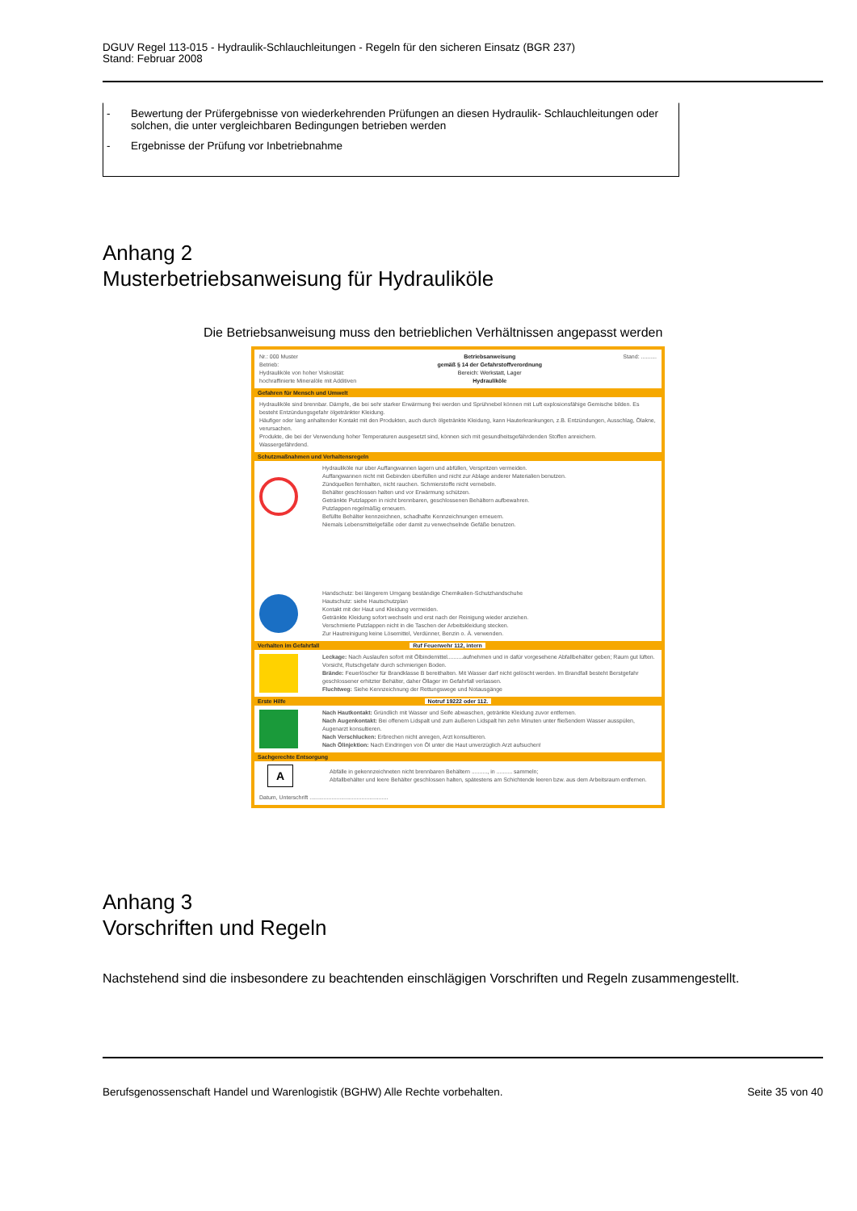DGUV Regel 113-015 - Hydraulik-Schlauchleitungen - Regeln für den sicheren Einsatz (BGR 237)
Stand: Februar 2008
- Bewertung der Prüfergebnisse von wiederkehrenden Prüfungen an diesen Hydraulik- Schlauchleitungen oder solchen, die unter vergleichbaren Bedingungen betrieben werden
- Ergebnisse der Prüfung vor Inbetriebnahme
Anhang 2
Musterbetriebsanweisung für Hydrauliköle
Die Betriebsanweisung muss den betrieblichen Verhältnissen angepasst werden
Nr.: 000 Muster
Betrieb:
Hydrauliköle von hoher Viskosität:
hochraffinierte Mineralöle mit Additiven
Betriebsanweisung
gemäß § 14 der Gefahrstoffverordnung
Bereich: Werkstatt, Lager
Hydrauliköle
Stand: ..........
Gefahren für Mensch und Umwelt
Hydrauliköle sind brennbar. Dämpfe, die bei sehr starker Erwärmung frei werden und Sprühnebel können mit Luft explosionsfähige Gemische bilden. Es besteht Entzündungsgefahr ölgetränkter Kleidung.
Häufiger oder lang anhaltender Kontakt mit den Produkten, auch durch ölgetränkte Kleidung, kann Hauterkrankungen, z.B. Entzündungen, Ausschlag, Ölakne, verursachen.
Produkte, die bei der Verwendung hoher Temperaturen ausgesetzt sind, können sich mit gesundheitsgefährdenden Stoffen anreichern.
Wassergefährdend.
Schutzmaßnahmen und Verhaltensregeln
Hydrauliköle nur über Auffangwannen lagern und abfüllen, Verspritzen vermeiden.
Auffangwannen nicht mit Gebinden überfüllen und nicht zur Ablage anderer Materialien benutzen.
Zündquellen fernhalten, nicht rauchen. Schmierstoffe nicht vernebeln.
Behälter geschlossen halten und vor Erwärmung schützen.
Getränkte Putzlappen in nicht brennbaren, geschlossenen Behältern aufbewahren.
Putzlappen regelmäßig erneuern.
Befüllte Behälter kennzeichnen, schadhafte Kennzeichnungen erneuern.
Niemals Lebensmittelgefäße oder damit zu verwechselnde Gefäße benutzen.
Handschutz: bei längerem Umgang beständige Chemikalien-Schutzhandschuhe
Hautschutz: siehe Hautschutzplan
Kontakt mit der Haut und Kleidung vermeiden.
Getränkte Kleidung sofort wechseln und erst nach der Reinigung wieder anziehen.
Verschmierte Putzlappen nicht in die Taschen der Arbeitskleidung stecken.
Zur Hautreinigung keine Lösemittel, Verdünner, Benzin o. Ä. verwenden.
Verhalten im Gefahrfall Ruf Feuerwehr 112, intern
Leckage: Nach Auslaufen sofort mit Ölbindemittel..........aufnehmen und in dafür vorgesehene Abfallbehälter geben; Raum gut lüften. Vorsicht, Rutschgefahr durch schmierigen Boden.
Brände: Feuerlöscher für Brandklasse B bereithalten. Mit Wasser darf nicht gelöscht werden. Im Brandfall besteht Berstgefahr geschlossener erhitzter Behälter, daher Öllager im Gefahrfall verlassen.
Fluchtweg: Siehe Kennzeichnung der Rettungswege und Notausgänge
Erste Hilfe Notruf 19222 oder 112.
Nach Hautkontakt: Gründlich mit Wasser und Seife abwaschen, getränkte Kleidung zuvor entfernen.
Nach Augenkontakt: Bei offenem Lidspalt und zum äußeren Lidspalt hin zehn Minuten unter fließendem Wasser ausspülen, Augenarzt konsultieren.
Nach Verschlucken: Erbrechen nicht anregen, Arzt konsultieren.
Nach Ölinjektion: Nach Eindringen von Öl unter die Haut unverzüglich Arzt aufsuchen!
Sachgerechte Entsorgung
A
Abfälle in gekennzeichneten nicht brennbaren Behältern .........., in .......... sammeln;
Abfallbehälter und leere Behälter geschlossen halten, spätestens am Schichtende leeren bzw. aus dem Arbeitsraum entfernen.
Datum, Unterschrift ..................................................
Anhang 3
Vorschriften und Regeln
Nachstehend sind die insbesondere zu beachtenden einschlägigen Vorschriften und Regeln zusammengestellt.
Berufsgenossenschaft Handel und Warenlogistik (BGHW) Alle Rechte vorbehalten. Seite 35 von 40